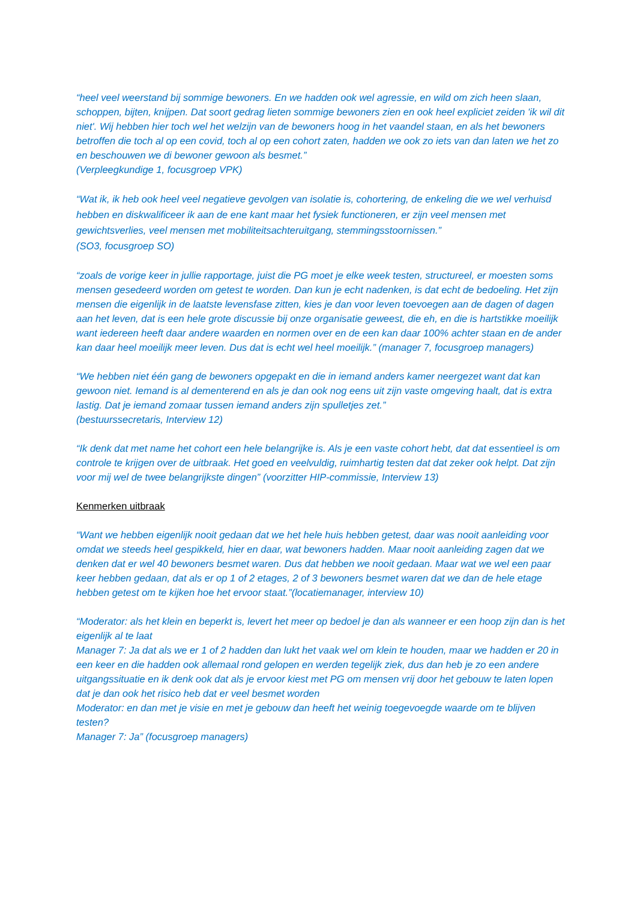“heel veel weerstand bij sommige bewoners. En we hadden ook wel agressie, en wild om zich heen slaan, schoppen, bijten, knijpen. Dat soort gedrag lieten sommige bewoners zien en ook heel expliciet zeiden 'ik wil dit niet'. Wij hebben hier toch wel het welzijn van de bewoners hoog in het vaandel staan, en als het bewoners betroffen die toch al op een covid, toch al op een cohort zaten, hadden we ook zo iets van dan laten we het zo en beschouwen we di bewoner gewoon als besmet.”
(Verpleegkundige 1, focusgroep VPK)
“Wat ik, ik heb ook heel veel negatieve gevolgen van isolatie is, cohortering, de enkeling die we wel verhuisd hebben en diskwalificeer ik aan de ene kant maar het fysiek functioneren, er zijn veel mensen met gewichtsverlies, veel mensen met mobiliteitsachteruitgang, stemmingsstoornissen.”
(SO3, focusgroep SO)
“zoals de vorige keer in jullie rapportage, juist die PG moet je elke week testen, structureel, er moesten soms mensen gesedeerd worden om getest te worden. Dan kun je echt nadenken, is dat echt de bedoeling. Het zijn mensen die eigenlijk in de laatste levensfase zitten, kies je dan voor leven toevoegen aan de dagen of dagen aan het leven, dat is een hele grote discussie bij onze organisatie geweest, die eh, en die is hartstikke moeilijk want iedereen heeft daar andere waarden en normen over en de een kan daar 100% achter staan en de ander kan daar heel moeilijk meer leven. Dus dat is echt wel heel moeilijk.” (manager 7, focusgroep managers)
“We hebben niet één gang de bewoners opgepakt en die in iemand anders kamer neergezet want dat kan gewoon niet. Iemand is al dementerend en als je dan ook nog eens uit zijn vaste omgeving haalt, dat is extra lastig. Dat je iemand zomaar tussen iemand anders zijn spulletjes zet.”
(bestuurssecretaris, Interview 12)
“Ik denk dat met name het cohort een hele belangrijke is. Als je een vaste cohort hebt, dat dat essentieel is om controle te krijgen over de uitbraak. Het goed en veelvuldig, ruimhartig testen dat dat zeker ook helpt. Dat zijn voor mij wel de twee belangrijkste dingen” (voorzitter HIP-commissie, Interview 13)
Kenmerken uitbraak
“Want we hebben eigenlijk nooit gedaan dat we het hele huis hebben getest, daar was nooit aanleiding voor omdat we steeds heel gespikkeld, hier en daar, wat bewoners hadden. Maar nooit aanleiding zagen dat we denken dat er wel 40 bewoners besmet waren. Dus dat hebben we nooit gedaan. Maar wat we wel een paar keer hebben gedaan, dat als er op 1 of 2 etages, 2 of 3 bewoners besmet waren dat we dan de hele etage hebben getest om te kijken hoe het ervoor staat.”(locatiemanager, interview 10)
“Moderator: als het klein en beperkt is, levert het meer op bedoel je dan als wanneer er een hoop zijn dan is het eigenlijk al te laat
Manager 7: Ja dat als we er 1 of 2 hadden dan lukt het vaak wel om klein te houden, maar we hadden er 20 in een keer en die hadden ook allemaal rond gelopen en werden tegelijk ziek, dus dan heb je zo een andere uitgangssituatie en ik denk ook dat als je ervoor kiest met PG om mensen vrij door het gebouw te laten lopen dat je dan ook het risico heb dat er veel besmet worden
Moderator: en dan met je visie en met je gebouw dan heeft het weinig toegevoegde waarde om te blijven testen?
Manager 7: Ja” (focusgroep managers)